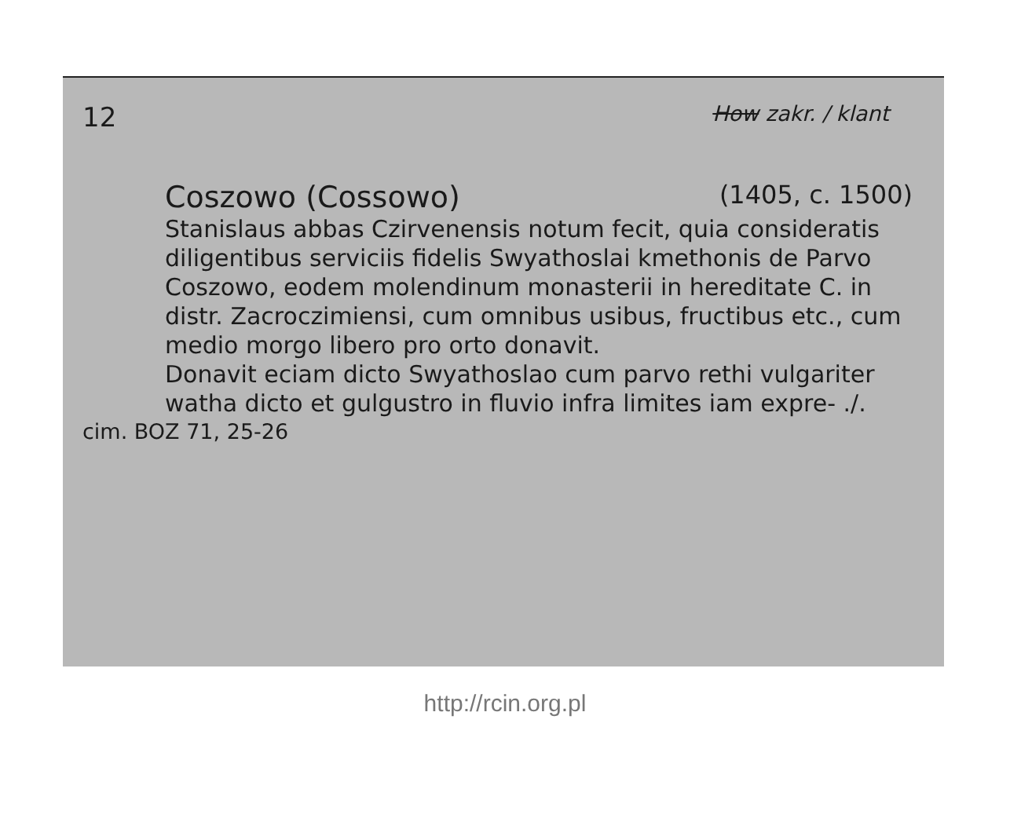12 How zakr. / klant
Coszowo (Cossowo) (1405, c. 1500)
Stanislaus abbas Czirvenensis notum fecit, quia consideratis diligentibus serviciis fidelis Swyathoslai kmethonis de Parvo Coszowo, eodem molendinum monasterii in hereditate C. in distr. Zacroczimiensi, cum omnibus usibus, fructibus etc., cum medio morgo libero pro orto donavit.
Donavit eciam dicto Swyathoslao cum parvo rethi vulgariter watha dicto et gulgustro in fluvio infra limites iam expre- ./.
cim. BOZ 71, 25-26
http://rcin.org.pl